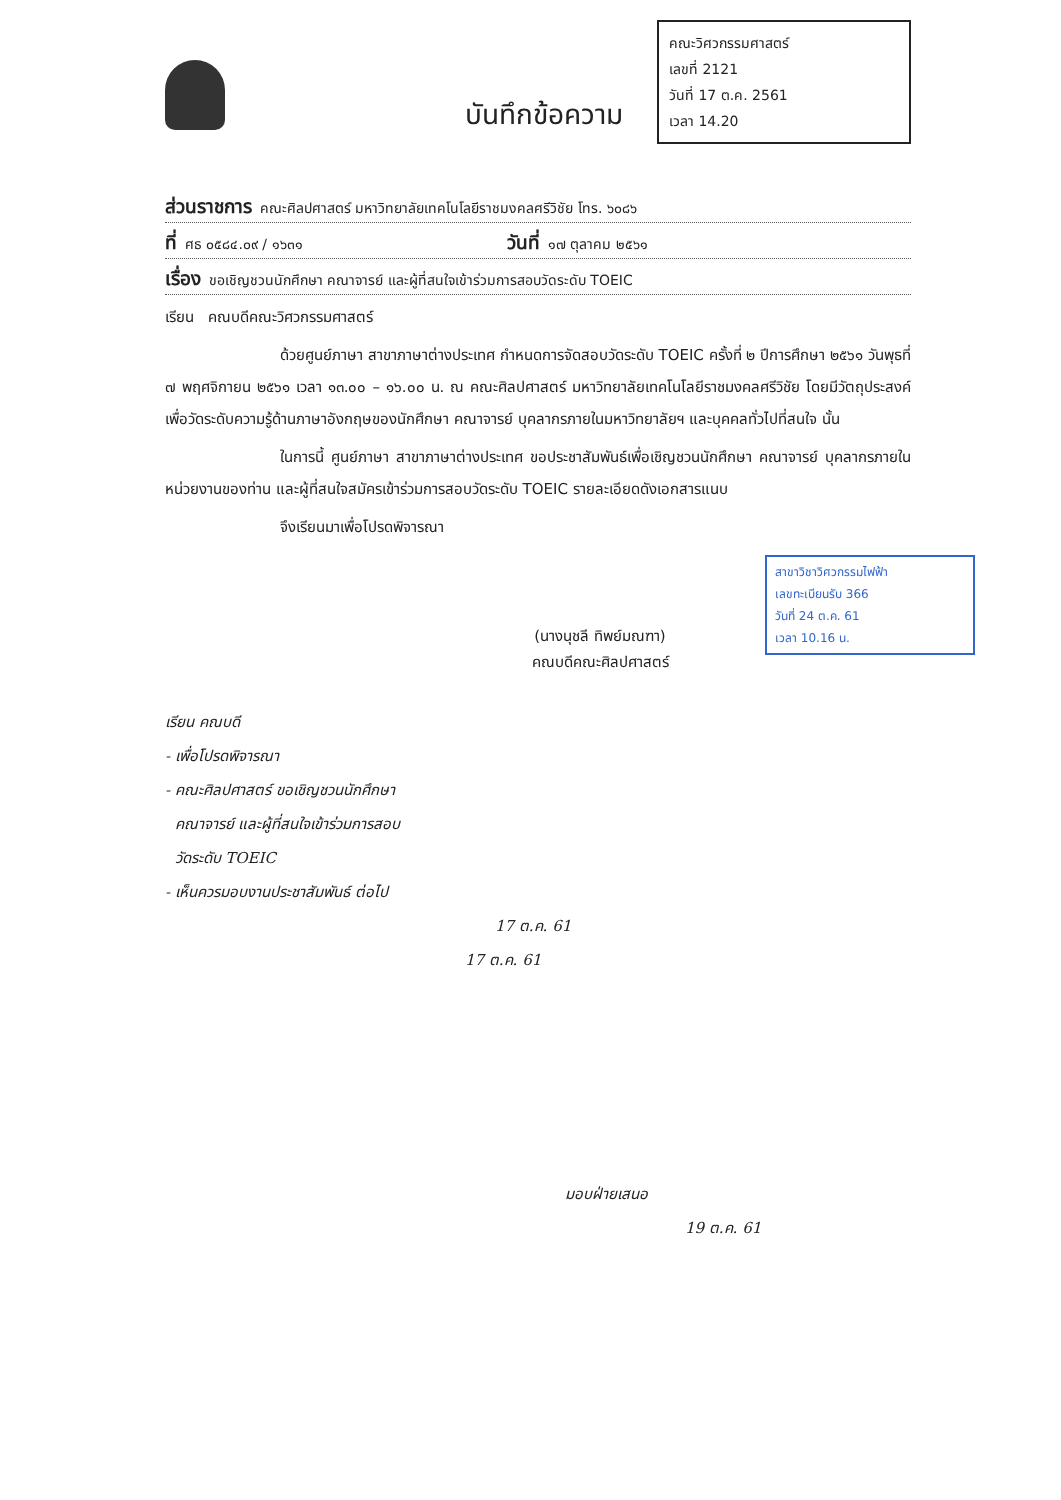คณะวิศวกรรมศาสตร์
เลขที่ 2121
วันที่ 17 ต.ค. 2561
เวลา 14.20
บันทึกข้อความ
ส่วนราชการ คณะศิลปศาสตร์ มหาวิทยาลัยเทคโนโลยีราชมงคลศรีวิชัย โทร. ๖๐๘๖
ที่ ศธ ๐๕๘๔.๐๙ / ๑๖๓๑ วันที่ ๑๗ ตุลาคม ๒๕๖๑
เรื่อง ขอเชิญชวนนักศึกษา คณาจารย์ และผู้ที่สนใจเข้าร่วมการสอบวัดระดับ TOEIC
เรียน คณบดีคณะวิศวกรรมศาสตร์
ด้วยศูนย์ภาษา สาขาภาษาต่างประเทศ กำหนดการจัดสอบวัดระดับ TOEIC ครั้งที่ ๒ ปีการศึกษา ๒๕๖๑ วันพุธที่ ๗ พฤศจิกายน ๒๕๖๑ เวลา ๑๓.๐๐ – ๑๖.๐๐ น. ณ คณะศิลปศาสตร์ มหาวิทยาลัยเทคโนโลยีราชมงคลศรีวิชัย โดยมีวัตถุประสงค์เพื่อวัดระดับความรู้ด้านภาษาอังกฤษของนักศึกษา คณาจารย์ บุคลากรภายในมหาวิทยาลัยฯ และบุคคลทั่วไปที่สนใจ นั้น
ในการนี้ ศูนย์ภาษา สาขาภาษาต่างประเทศ ขอประชาสัมพันธ์เพื่อเชิญชวนนักศึกษา คณาจารย์ บุคลากรภายในหน่วยงานของท่าน และผู้ที่สนใจสมัครเข้าร่วมการสอบวัดระดับ TOEIC รายละเอียดดังเอกสารแนบ
จึงเรียนมาเพื่อโปรดพิจารณา
(นางนุชลี ทิพย์มณฑา)
คณบดีคณะศิลปศาสตร์
สาขาวิชาวิศวกรรมไฟฟ้า
เลขทะเบียนรับ 366
วันที่ 24 ต.ค. 61
เวลา 10.16 น.
เรียน คณบดี
- เพื่อโปรดพิจารณา
- คณะศิลปศาสตร์ ขอเชิญชวนนักศึกษา
คณาจารย์ และผู้ที่สนใจเข้าร่วมการสอบ
วัดระดับ TOEIC
- เห็นควรมอบงานประชาสัมพันธ์ ต่อไป
17 ต.ค. 61
17 ต.ค. 61
มอบฝ่ายเสนอ
19 ต.ค. 61